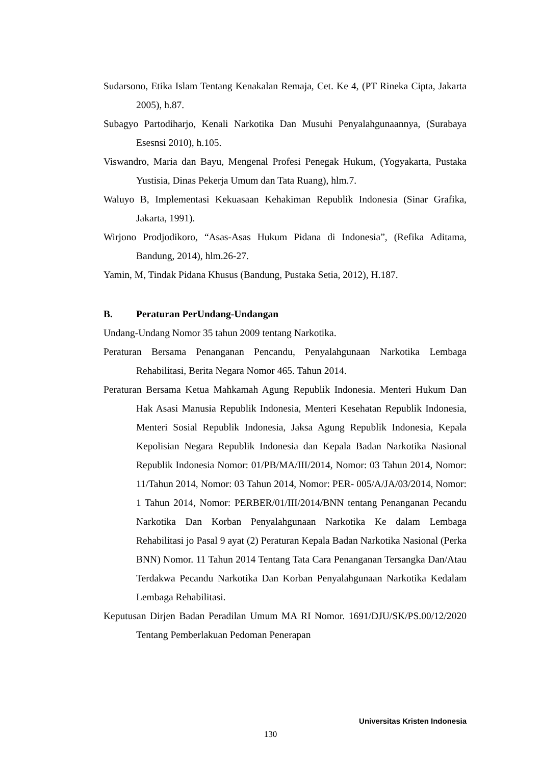Sudarsono, Etika Islam Tentang Kenakalan Remaja, Cet. Ke 4, (PT Rineka Cipta, Jakarta 2005), h.87.
Subagyo Partodiharjo, Kenali Narkotika Dan Musuhi Penyalahgunaannya, (Surabaya Esesnsi 2010), h.105.
Viswandro, Maria dan Bayu, Mengenal Profesi Penegak Hukum, (Yogyakarta, Pustaka Yustisia, Dinas Pekerja Umum dan Tata Ruang), hlm.7.
Waluyo B, Implementasi Kekuasaan Kehakiman Republik Indonesia (Sinar Grafika, Jakarta, 1991).
Wirjono Prodjodikoro, “Asas-Asas Hukum Pidana di Indonesia”, (Refika Aditama, Bandung, 2014), hlm.26-27.
Yamin, M, Tindak Pidana Khusus (Bandung, Pustaka Setia, 2012), H.187.
B. Peraturan PerUndang-Undangan
Undang-Undang Nomor 35 tahun 2009 tentang Narkotika.
Peraturan Bersama Penanganan Pencandu, Penyalahgunaan Narkotika Lembaga Rehabilitasi, Berita Negara Nomor 465. Tahun 2014.
Peraturan Bersama Ketua Mahkamah Agung Republik Indonesia. Menteri Hukum Dan Hak Asasi Manusia Republik Indonesia, Menteri Kesehatan Republik Indonesia, Menteri Sosial Republik Indonesia, Jaksa Agung Republik Indonesia, Kepala Kepolisian Negara Republik Indonesia dan Kepala Badan Narkotika Nasional Republik Indonesia Nomor: 01/PB/MA/III/2014, Nomor: 03 Tahun 2014, Nomor: 11/Tahun 2014, Nomor: 03 Tahun 2014, Nomor: PER- 005/A/JA/03/2014, Nomor: 1 Tahun 2014, Nomor: PERBER/01/III/2014/BNN tentang Penanganan Pecandu Narkotika Dan Korban Penyalahgunaan Narkotika Ke dalam Lembaga Rehabilitasi jo Pasal 9 ayat (2) Peraturan Kepala Badan Narkotika Nasional (Perka BNN) Nomor. 11 Tahun 2014 Tentang Tata Cara Penanganan Tersangka Dan/Atau Terdakwa Pecandu Narkotika Dan Korban Penyalahgunaan Narkotika Kedalam Lembaga Rehabilitasi.
Keputusan Dirjen Badan Peradilan Umum MA RI Nomor. 1691/DJU/SK/PS.00/12/2020 Tentang Pemberlakuan Pedoman Penerapan
Universitas Kristen Indonesia
130